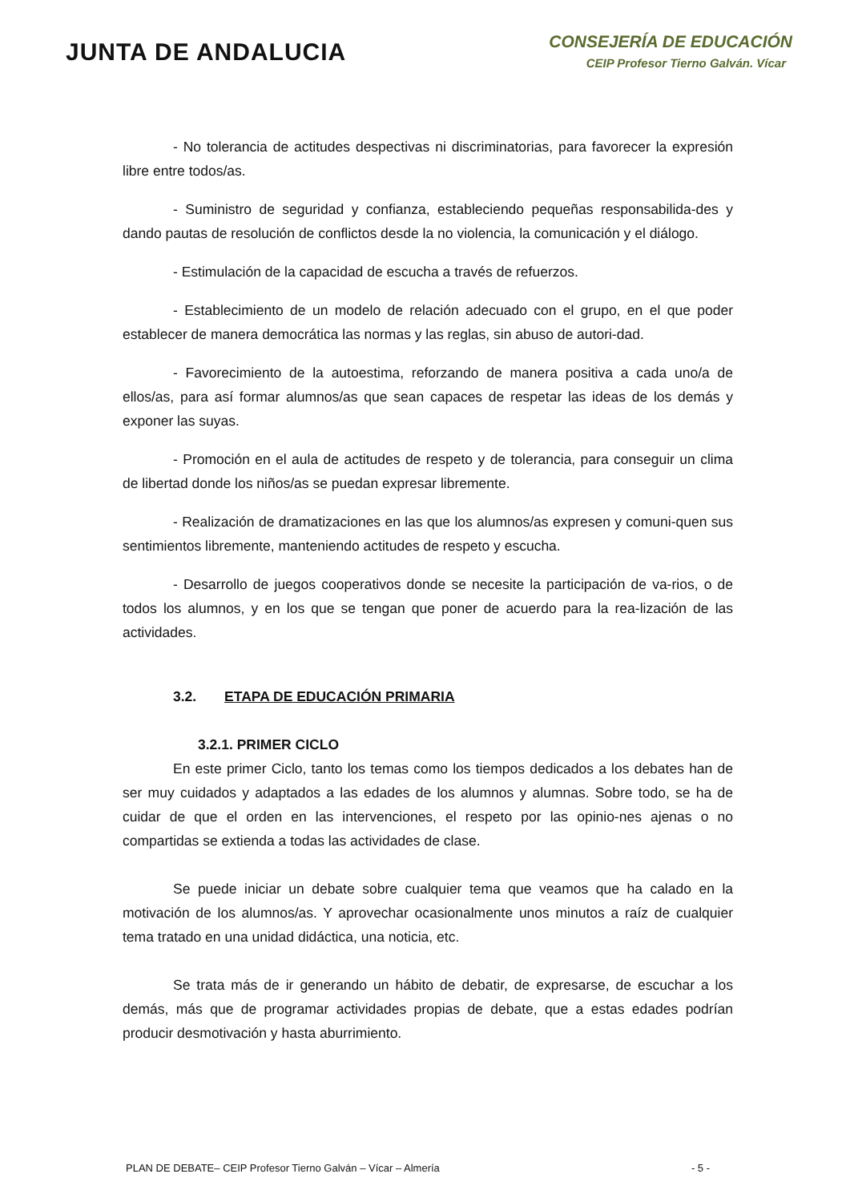JUNTA DE ANDALUCIA
CONSEJERÍA DE EDUCACIÓN
CEIP Profesor Tierno Galván. Vícar
- No tolerancia de actitudes despectivas ni discriminatorias, para favorecer la expresión libre entre todos/as.
- Suministro de seguridad y confianza, estableciendo pequeñas responsabilida-des y dando pautas de resolución de conflictos desde la no violencia, la comunicación y el diálogo.
- Estimulación de la capacidad de escucha a través de refuerzos.
- Establecimiento de un modelo de relación adecuado con el grupo, en el que poder establecer de manera democrática las normas y las reglas, sin abuso de autori-dad.
- Favorecimiento de la autoestima, reforzando de manera positiva a cada uno/a de ellos/as, para así formar alumnos/as que sean capaces de respetar las ideas de los demás y exponer las suyas.
- Promoción en el aula de actitudes de respeto y de tolerancia, para conseguir un clima de libertad donde los niños/as se puedan expresar libremente.
- Realización de dramatizaciones en las que los alumnos/as expresen y comuni-quen sus sentimientos libremente, manteniendo actitudes de respeto y escucha.
- Desarrollo de juegos cooperativos donde se necesite la participación de va-rios, o de todos los alumnos, y en los que se tengan que poner de acuerdo para la rea-lización de las actividades.
3.2. ETAPA DE EDUCACIÓN PRIMARIA
3.2.1. PRIMER CICLO
En este primer Ciclo, tanto los temas como los tiempos dedicados a los debates han de ser muy cuidados y adaptados a las edades de los alumnos y alumnas. Sobre todo, se ha de cuidar de que el orden en las intervenciones, el respeto por las opinio-nes ajenas o no compartidas se extienda a todas las actividades de clase.
Se puede iniciar un debate sobre cualquier tema que veamos que ha calado en la motivación de los alumnos/as. Y aprovechar ocasionalmente unos minutos a raíz de cualquier tema tratado en una unidad didáctica, una noticia, etc.
Se trata más de ir generando un hábito de debatir, de expresarse, de escuchar a los demás, más que de programar actividades propias de debate, que a estas edades podrían producir desmotivación y hasta aburrimiento.
PLAN DE DEBATE– CEIP Profesor Tierno Galván – Vícar – Almería - 5 -